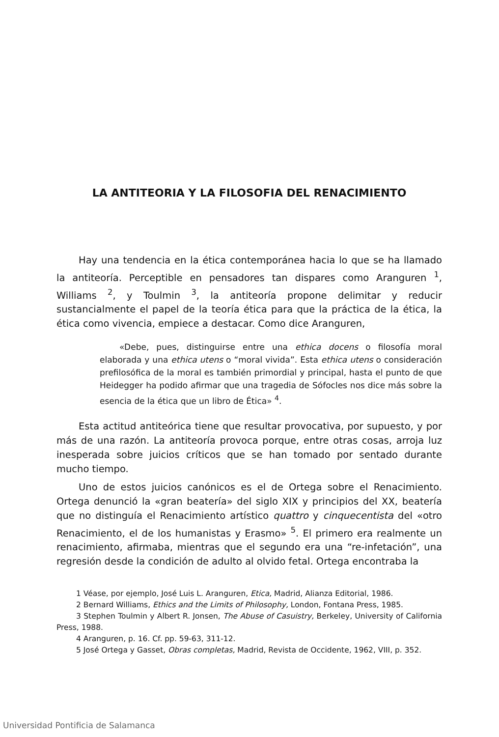LA ANTITEORIA Y LA FILOSOFIA DEL RENACIMIENTO
Hay una tendencia en la ética contemporánea hacia lo que se ha llamado la antiteoría. Perceptible en pensadores tan dispares como Aranguren <sup>1</sup>, Williams <sup>2</sup>, y Toulmin <sup>3</sup>, la antiteoría propone delimitar y reducir sustancialmente el papel de la teoría ética para que la práctica de la ética, la ética como vivencia, empiece a destacar. Como dice Aranguren,
«Debe, pues, distinguirse entre una ethica docens o filosofía moral elaborada y una ethica utens o “moral vivida”. Esta ethica utens o consideración prefilosófica de la moral es también primordial y principal, hasta el punto de que Heidegger ha podido afirmar que una tragedia de Sófocles nos dice más sobre la esencia de la ética que un libro de Ética» <sup>4</sup>.
Esta actitud antiteórica tiene que resultar provocativa, por supuesto, y por más de una razón. La antiteoría provoca porque, entre otras cosas, arroja luz inesperada sobre juicios críticos que se han tomado por sentado durante mucho tiempo.
Uno de estos juicios canónicos es el de Ortega sobre el Renacimiento. Ortega denunció la «gran beatería» del siglo XIX y principios del XX, beatería que no distinguía el Renacimiento artístico quattro y cinquecentista del «otro Renacimiento, el de los humanistas y Erasmo» <sup>5</sup>. El primero era realmente un renacimiento, afirmaba, mientras que el segundo era una “re-infetación”, una regresión desde la condición de adulto al olvido fetal. Ortega encontraba la
1 Véase, por ejemplo, José Luis L. Aranguren, Etica, Madrid, Alianza Editorial, 1986.
2 Bernard Williams, Ethics and the Limits of Philosophy, London, Fontana Press, 1985.
3 Stephen Toulmin y Albert R. Jonsen, The Abuse of Casuistry, Berkeley, University of California Press, 1988.
4 Aranguren, p. 16. Cf. pp. 59-63, 311-12.
5 José Ortega y Gasset, Obras completas, Madrid, Revista de Occidente, 1962, VIII, p. 352.
Universidad Pontificia de Salamanca